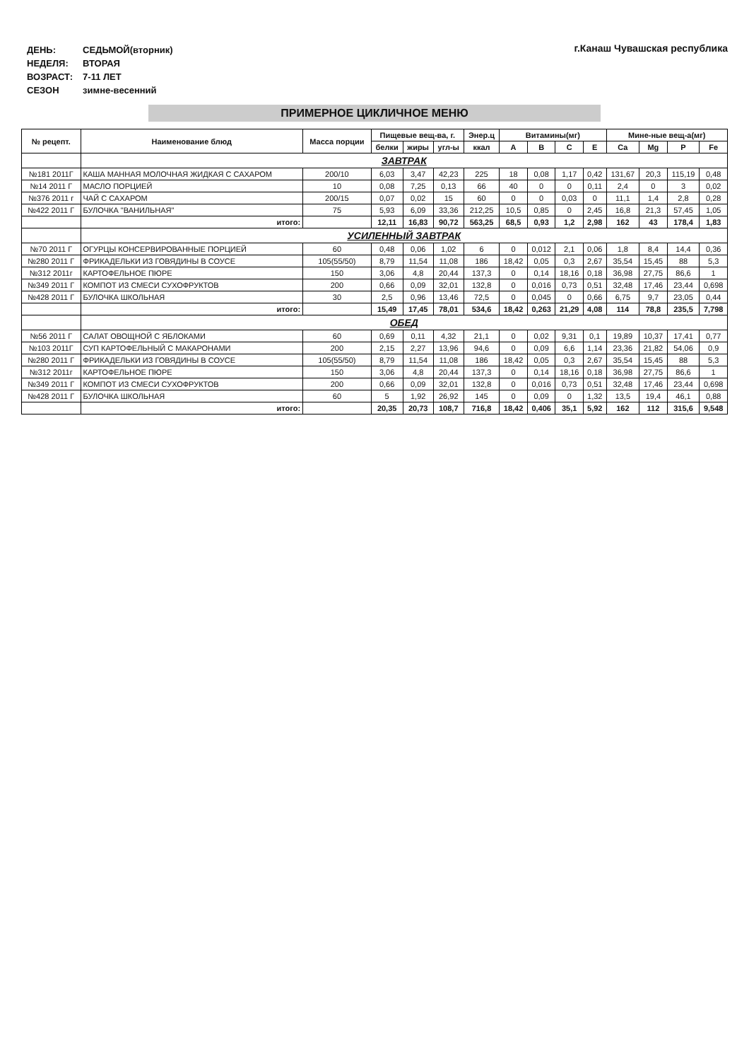| ДЕНЬ: | СЕДЬМОЙ(вторник) |
| НЕДЕЛЯ: | ВТОРАЯ |
| ВОЗРАСТ: | 7-11 ЛЕТ |
| СЕЗОН | зимне-весенний |
г.Канаш Чувашская республика
ПРИМЕРНОЕ ЦИКЛИЧНОЕ МЕНЮ
| № рецепт. | Наименование блюд | Масса порции | Пищевые вещ-ва, г. | | | Энер.ц | Витамины(мг) | | | | Мине-ные вещ-а(мг) | | | |
| --- | --- | --- | --- | --- | --- | --- | --- | --- | --- | --- | --- | --- | --- | --- |
| | | | белки | жиры | угл-ы | ккал | A | B | C | E | Ca | Mg | P | Fe |
| | ЗАВТРАК | | | | | | | | | | | | | |
| №181 2011Г | КАША МАННАЯ МОЛОЧНАЯ ЖИДКАЯ С САХАРОМ | 200/10 | 6,03 | 3,47 | 42,23 | 225 | 18 | 0,08 | 1,17 | 0,42 | 131,67 | 20,3 | 115,19 | 0,48 |
| №14 2011 Г | МАСЛО ПОРЦИЕЙ | 10 | 0,08 | 7,25 | 0,13 | 66 | 40 | 0 | 0 | 0,11 | 2,4 | 0 | 3 | 0,02 |
| №376 2011 г | ЧАЙ С САХАРОМ | 200/15 | 0,07 | 0,02 | 15 | 60 | 0 | 0 | 0,03 | 0 | 11,1 | 1,4 | 2,8 | 0,28 |
| №422 2011 Г | БУЛОЧКА "ВАНИЛЬНАЯ" | 75 | 5,93 | 6,09 | 33,36 | 212,25 | 10,5 | 0,85 | 0 | 2,45 | 16,8 | 21,3 | 57,45 | 1,05 |
| | итого: | | 12,11 | 16,83 | 90,72 | 563,25 | 68,5 | 0,93 | 1,2 | 2,98 | 162 | 43 | 178,4 | 1,83 |
| | УСИЛЕННЫЙ ЗАВТРАК | | | | | | | | | | | | | |
| №70 2011 Г | ОГУРЦЫ КОНСЕРВИРОВАННЫЕ ПОРЦИЕЙ | 60 | 0,48 | 0,06 | 1,02 | 6 | 0 | 0,012 | 2,1 | 0,06 | 1,8 | 8,4 | 14,4 | 0,36 |
| №280 2011 Г | ФРИКАДЕЛЬКИ ИЗ ГОВЯДИНЫ В СОУСЕ | 105(55/50) | 8,79 | 11,54 | 11,08 | 186 | 18,42 | 0,05 | 0,3 | 2,67 | 35,54 | 15,45 | 88 | 5,3 |
| №312 2011г | КАРТОФЕЛЬНОЕ ПЮРЕ | 150 | 3,06 | 4,8 | 20,44 | 137,3 | 0 | 0,14 | 18,16 | 0,18 | 36,98 | 27,75 | 86,6 | 1 |
| №349 2011 Г | КОМПОТ ИЗ СМЕСИ СУХОФРУКТОВ | 200 | 0,66 | 0,09 | 32,01 | 132,8 | 0 | 0,016 | 0,73 | 0,51 | 32,48 | 17,46 | 23,44 | 0,698 |
| №428 2011 Г | БУЛОЧКА ШКОЛЬНАЯ | 30 | 2,5 | 0,96 | 13,46 | 72,5 | 0 | 0,045 | 0 | 0,66 | 6,75 | 9,7 | 23,05 | 0,44 |
| | итого: | | 15,49 | 17,45 | 78,01 | 534,6 | 18,42 | 0,263 | 21,29 | 4,08 | 114 | 78,8 | 235,5 | 7,798 |
| | ОБЕД | | | | | | | | | | | | | |
| №56 2011 Г | САЛАТ ОВОЩНОЙ С ЯБЛОКАМИ | 60 | 0,69 | 0,11 | 4,32 | 21,1 | 0 | 0,02 | 9,31 | 0,1 | 19,89 | 10,37 | 17,41 | 0,77 |
| №103 2011Г | СУП КАРТОФЕЛЬНЫЙ С МАКАРОНАМИ | 200 | 2,15 | 2,27 | 13,96 | 94,6 | 0 | 0,09 | 6,6 | 1,14 | 23,36 | 21,82 | 54,06 | 0,9 |
| №280 2011 Г | ФРИКАДЕЛЬКИ ИЗ ГОВЯДИНЫ В СОУСЕ | 105(55/50) | 8,79 | 11,54 | 11,08 | 186 | 18,42 | 0,05 | 0,3 | 2,67 | 35,54 | 15,45 | 88 | 5,3 |
| №312 2011г | КАРТОФЕЛЬНОЕ ПЮРЕ | 150 | 3,06 | 4,8 | 20,44 | 137,3 | 0 | 0,14 | 18,16 | 0,18 | 36,98 | 27,75 | 86,6 | 1 |
| №349 2011 Г | КОМПОТ ИЗ СМЕСИ СУХОФРУКТОВ | 200 | 0,66 | 0,09 | 32,01 | 132,8 | 0 | 0,016 | 0,73 | 0,51 | 32,48 | 17,46 | 23,44 | 0,698 |
| №428 2011 Г | БУЛОЧКА ШКОЛЬНАЯ | 60 | 5 | 1,92 | 26,92 | 145 | 0 | 0,09 | 0 | 1,32 | 13,5 | 19,4 | 46,1 | 0,88 |
| | итого: | | 20,35 | 20,73 | 108,7 | 716,8 | 18,42 | 0,406 | 35,1 | 5,92 | 162 | 112 | 315,6 | 9,548 |